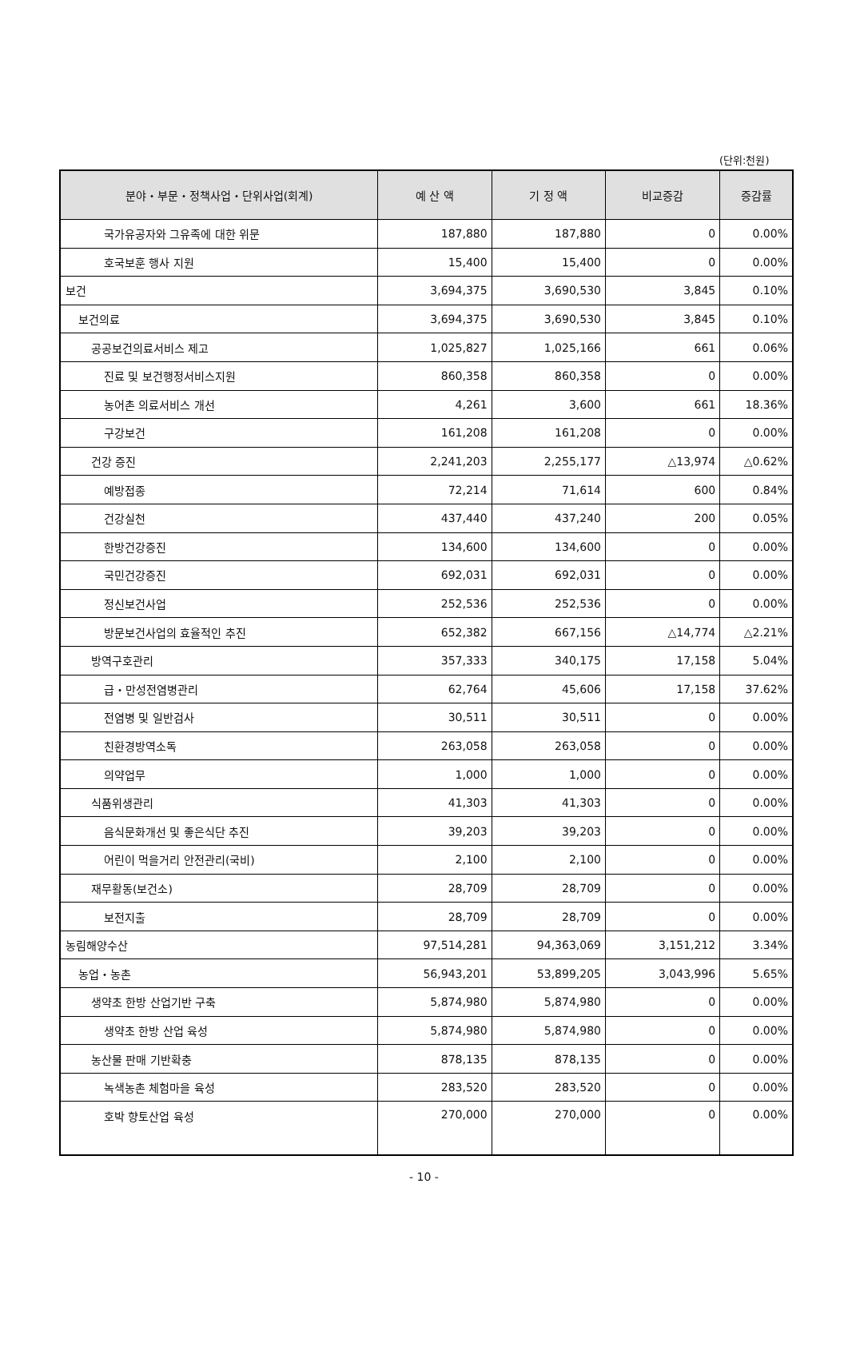(단위:천원)
| 분야・부문・정책사업・단위사업(회계) | 예 산 액 | 기 정 액 | 비교증감 | 증감률 |
| --- | --- | --- | --- | --- |
| 국가유공자와 그유족에 대한 위문 | 187,880 | 187,880 | 0 | 0.00% |
| 호국보훈 행사 지원 | 15,400 | 15,400 | 0 | 0.00% |
| 보건 | 3,694,375 | 3,690,530 | 3,845 | 0.10% |
| 보건의료 | 3,694,375 | 3,690,530 | 3,845 | 0.10% |
| 공공보건의료서비스 제고 | 1,025,827 | 1,025,166 | 661 | 0.06% |
| 진료 및 보건행정서비스지원 | 860,358 | 860,358 | 0 | 0.00% |
| 농어촌 의료서비스 개선 | 4,261 | 3,600 | 661 | 18.36% |
| 구강보건 | 161,208 | 161,208 | 0 | 0.00% |
| 건강 증진 | 2,241,203 | 2,255,177 | △13,974 | △0.62% |
| 예방접종 | 72,214 | 71,614 | 600 | 0.84% |
| 건강실천 | 437,440 | 437,240 | 200 | 0.05% |
| 한방건강증진 | 134,600 | 134,600 | 0 | 0.00% |
| 국민건강증진 | 692,031 | 692,031 | 0 | 0.00% |
| 정신보건사업 | 252,536 | 252,536 | 0 | 0.00% |
| 방문보건사업의 효율적인 추진 | 652,382 | 667,156 | △14,774 | △2.21% |
| 방역구호관리 | 357,333 | 340,175 | 17,158 | 5.04% |
| 급・만성전염병관리 | 62,764 | 45,606 | 17,158 | 37.62% |
| 전염병 및 일반검사 | 30,511 | 30,511 | 0 | 0.00% |
| 친환경방역소독 | 263,058 | 263,058 | 0 | 0.00% |
| 의약업무 | 1,000 | 1,000 | 0 | 0.00% |
| 식품위생관리 | 41,303 | 41,303 | 0 | 0.00% |
| 음식문화개선 및 좋은식단 추진 | 39,203 | 39,203 | 0 | 0.00% |
| 어린이 먹을거리 안전관리(국비) | 2,100 | 2,100 | 0 | 0.00% |
| 재무활동(보건소) | 28,709 | 28,709 | 0 | 0.00% |
| 보전지출 | 28,709 | 28,709 | 0 | 0.00% |
| 농림해양수산 | 97,514,281 | 94,363,069 | 3,151,212 | 3.34% |
| 농업・농촌 | 56,943,201 | 53,899,205 | 3,043,996 | 5.65% |
| 생약초 한방 산업기반 구축 | 5,874,980 | 5,874,980 | 0 | 0.00% |
| 생약초 한방 산업 육성 | 5,874,980 | 5,874,980 | 0 | 0.00% |
| 농산물 판매 기반확충 | 878,135 | 878,135 | 0 | 0.00% |
| 녹색농촌 체험마을 육성 | 283,520 | 283,520 | 0 | 0.00% |
| 호박 향토산업 육성 | 270,000 | 270,000 | 0 | 0.00% |
- 10 -